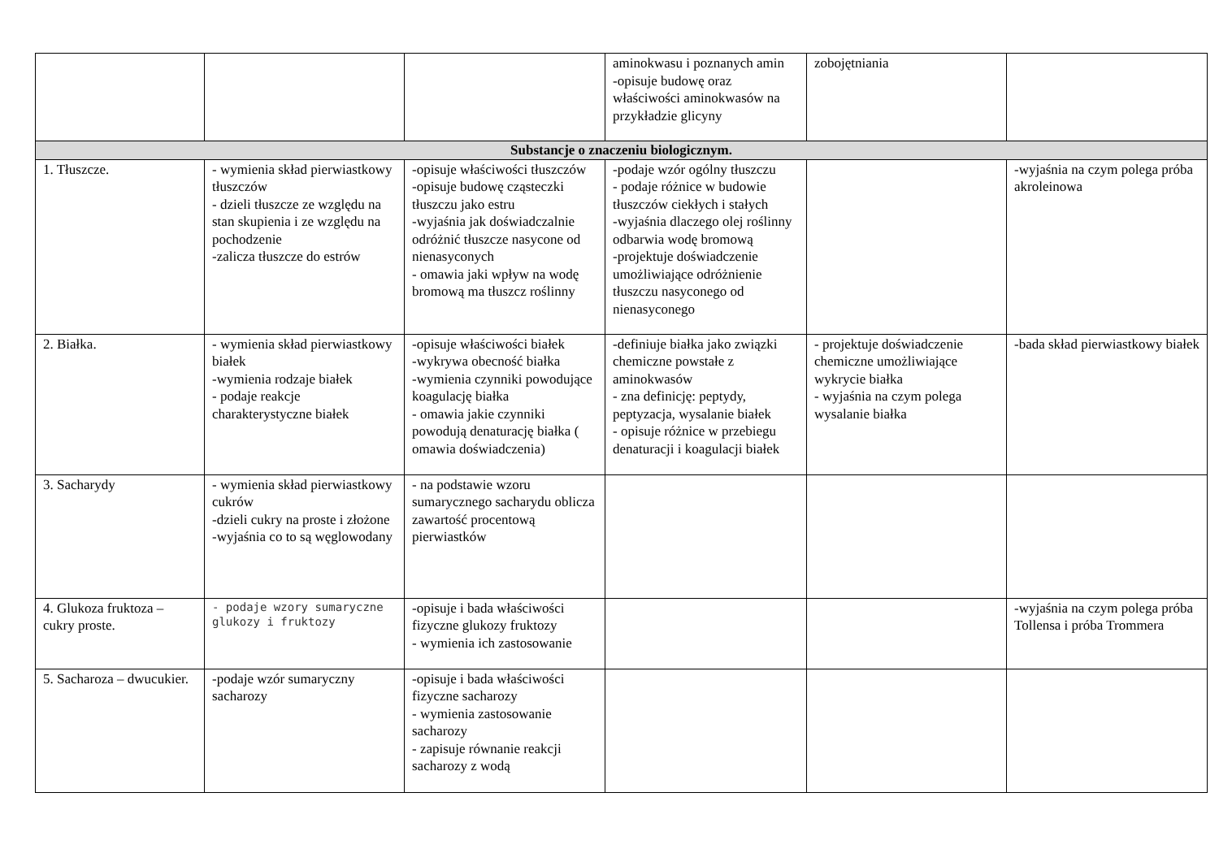| | | | aminokwasu i poznanych amin -opisuje budowę oraz właściwości aminokwasów na przykładzie glicyny | zobojętniania | |
| Substancje o znaczeniu biologicznym. | | | | | |
| 1. Tłuszcze. | - wymienia skład pierwiastkowy tłuszczów - dzieli tłuszcze ze względu na stan skupienia i ze względu na pochodzenie -zalicza tłuszcze do estrów | -opisuje właściwości tłuszczów -opisuje budowę cząsteczki tłuszczu jako estru -wyjaśnia jak doświadczalnie odróżnić tłuszcze nasycone od nienasyconych - omawia jaki wpływ na wodę bromową ma tłuszcz roślinny | -podaje wzór ogólny tłuszczu - podaje różnice w budowie tłuszczów ciekłych i stałych -wyjaśnia dlaczego olej roślinny odbarwia wodę bromową -projektuje doświadczenie umożliwiające odróżnienie tłuszczu nasyconego od nienasyconego | | -wyjaśnia na czym polega próba akroleinowa |
| 2. Białka. | - wymienia skład pierwiastkowy białek -wymienia rodzaje białek - podaje reakcje charakterystyczne białek | -opisuje właściwości białek -wykrywa obecność białka -wymienia czynniki powodujące koagulację białka - omawia jakie czynniki powodują denaturację białka ( omawia doświadczenia) | -definiuje białka jako związki chemiczne powstałe z aminokwasów - zna definicję: peptydy, peptyzacja, wysalanie białek - opisuje różnice w przebiegu denaturacji i koagulacji białek | - projektuje doświadczenie chemiczne umożliwiające wykrycie białka - wyjaśnia na czym polega wysalanie białka | -bada skład pierwiastkowy białek |
| 3. Sacharydy | - wymienia skład pierwiastkowy cukrów -dzieli cukry na proste i złożone -wyjaśnia co to są węglowodany | - na podstawie wzoru sumarycznego sacharydu oblicza zawartość procentową pierwiastków | | | |
| 4. Glukoza fruktoza – cukry proste. | - podaje wzory sumaryczne glukozy i fruktozy | -opisuje i bada właściwości fizyczne glukozy fruktozy - wymienia ich zastosowanie | | | -wyjaśnia na czym polega próba Tollensa i próba Trommera |
| 5. Sacharoza – dwucukier. | -podaje wzór sumaryczny sacharozy | -opisuje i bada właściwości fizyczne sacharozy - wymienia zastosowanie sacharozy - zapisuje równanie reakcji sacharozy z wodą | | | |